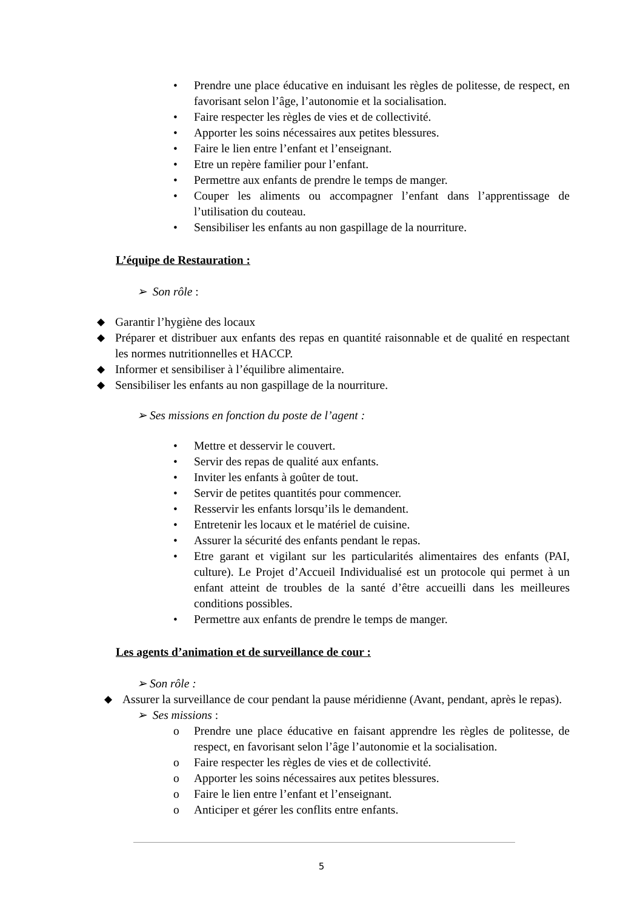• Prendre une place éducative en induisant les règles de politesse, de respect, en favorisant selon l’âge, l’autonomie et la socialisation.
• Faire respecter les règles de vies et de collectivité.
• Apporter les soins nécessaires aux petites blessures.
• Faire le lien entre l’enfant et l’enseignant.
• Etre un repère familier pour l’enfant.
• Permettre aux enfants de prendre le temps de manger.
• Couper les aliments ou accompagner l’enfant dans l’apprentissage de l’utilisation du couteau.
• Sensibiliser les enfants au non gaspillage de la nourriture.
L’équipe de Restauration :
➢ Son rôle :
◆ Garantir l’hygiène des locaux
◆ Préparer et distribuer aux enfants des repas en quantité raisonnable et de qualité en respectant les normes nutritionnelles et HACCP.
◆ Informer et sensibiliser à l’équilibre alimentaire.
◆ Sensibiliser les enfants au non gaspillage de la nourriture.
➢ Ses missions en fonction du poste de l’agent :
• Mettre et desservir le couvert.
• Servir des repas de qualité aux enfants.
• Inviter les enfants à goûter de tout.
• Servir de petites quantités pour commencer.
• Resservir les enfants lorsqu’ils le demandent.
• Entretenir les locaux et le matériel de cuisine.
• Assurer la sécurité des enfants pendant le repas.
• Etre garant et vigilant sur les particularités alimentaires des enfants (PAI, culture). Le Projet d’Accueil Individualisé est un protocole qui permet à un enfant atteint de troubles de la santé d’être accueilli dans les meilleures conditions possibles.
• Permettre aux enfants de prendre le temps de manger.
Les agents d’animation et de surveillance de cour :
➢ Son rôle :
◆ Assurer la surveillance de cour pendant la pause méridienne (Avant, pendant, après le repas).
➢ Ses missions :
o Prendre une place éducative en faisant apprendre les règles de politesse, de respect, en favorisant selon l’âge l’autonomie et la socialisation.
o Faire respecter les règles de vies et de collectivité.
o Apporter les soins nécessaires aux petites blessures.
o Faire le lien entre l’enfant et l’enseignant.
o Anticiper et gérer les conflits entre enfants.
5